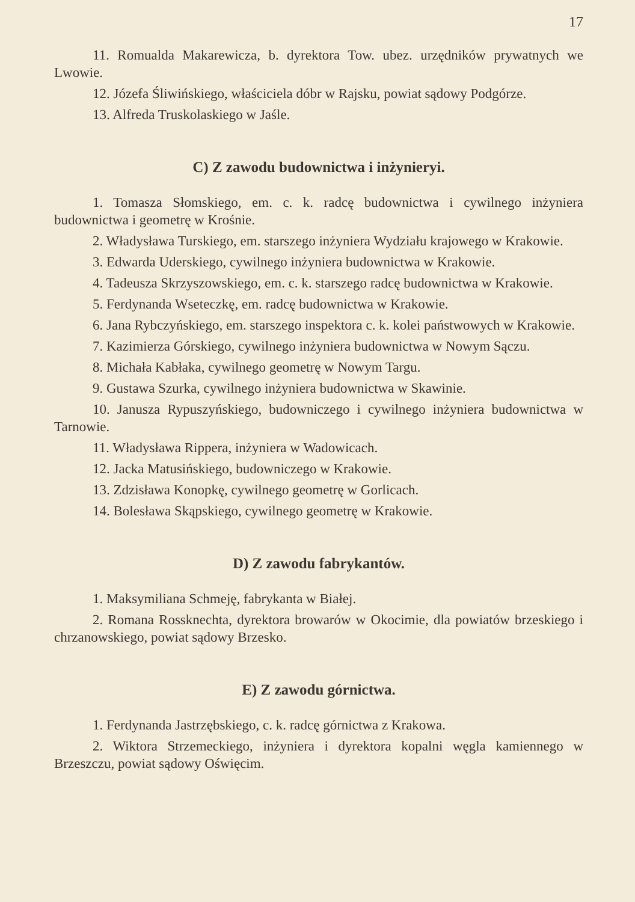17
11. Romualda Makarewicza, b. dyrektora Tow. ubez. urzędników prywatnych we Lwowie.
12. Józefa Śliwińskiego, właściciela dóbr w Rajsku, powiat sądowy Podgórze.
13. Alfreda Truskolaskiego w Jaśle.
C) Z zawodu budownictwa i inżynieryi.
1. Tomasza Słomskiego, em. c. k. radcę budownictwa i cywilnego inżyniera budownictwa i geometrę w Krośnie.
2. Władysława Turskiego, em. starszego inżyniera Wydziału krajowego w Krakowie.
3. Edwarda Uderskiego, cywilnego inżyniera budownictwa w Krakowie.
4. Tadeusza Skrzyszowskiego, em. c. k. starszego radcę budownictwa w Krakowie.
5. Ferdynanda Wseteczkę, em. radcę budownictwa w Krakowie.
6. Jana Rybczyńskiego, em. starszego inspektora c. k. kolei państwowych w Krakowie.
7. Kazimierza Górskiego, cywilnego inżyniera budownictwa w Nowym Sączu.
8. Michała Kabłaka, cywilnego geometrę w Nowym Targu.
9. Gustawa Szurka, cywilnego inżyniera budownictwa w Skawinie.
10. Janusza Rypuszyńskiego, budowniczego i cywilnego inżyniera budownictwa w Tarnowie.
11. Władysława Rippera, inżyniera w Wadowicach.
12. Jacka Matusińskiego, budowniczego w Krakowie.
13. Zdzisława Konopkę, cywilnego geometrę w Gorlicach.
14. Bolesława Skąpskiego, cywilnego geometrę w Krakowie.
D) Z zawodu fabrykantów.
1. Maksymiliana Schmeję, fabrykanta w Białej.
2. Romana Rossknechta, dyrektora browarów w Okocimie, dla powiatów brzeskiego i chrzanowskiego, powiat sądowy Brzesko.
E) Z zawodu górnictwa.
1. Ferdynanda Jastrzębskiego, c. k. radcę górnictwa z Krakowa.
2. Wiktora Strzemeckiego, inżyniera i dyrektora kopalni węgla kamiennego w Brzeszczu, powiat sądowy Oświęcim.